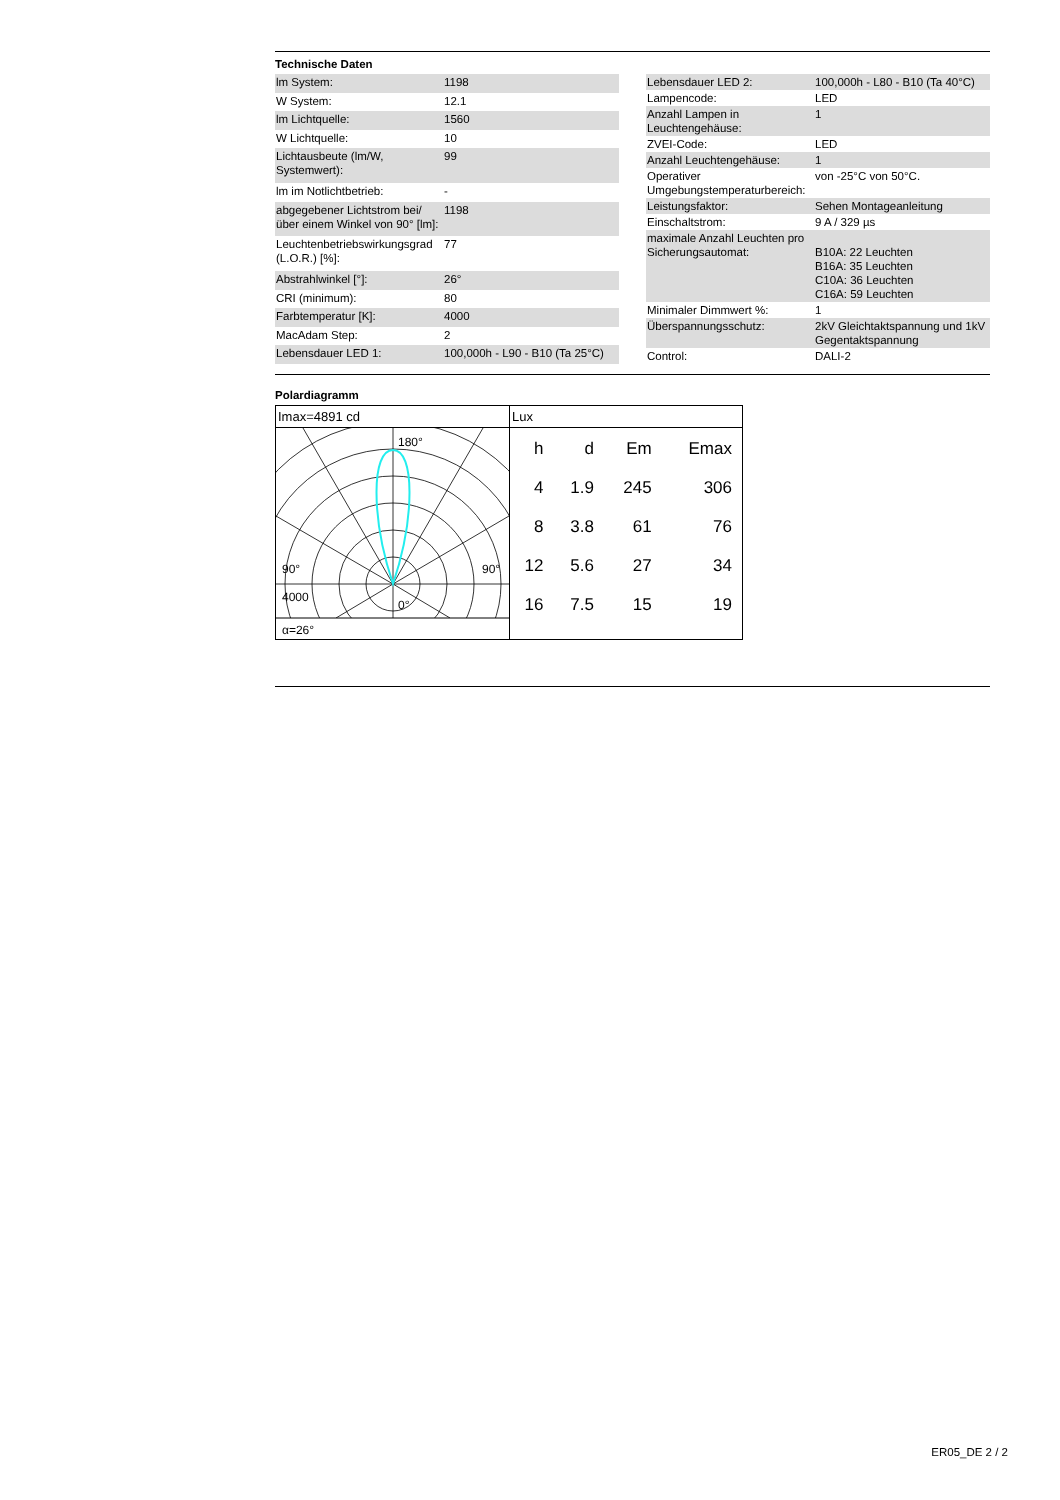Technische Daten
| lm System: | 1198 |
| W System: | 12.1 |
| lm Lichtquelle: | 1560 |
| W Lichtquelle: | 10 |
| Lichtausbeute (lm/W, Systemwert): | 99 |
| lm im Notlichtbetrieb: | - |
| abgegebener Lichtstrom bei/ über einem Winkel von 90° [lm]: | 1198 |
| Leuchtenbetriebswirkungsgrad (L.O.R.) [%]: | 77 |
| Abstrahlwinkel [°]: | 26° |
| CRI (minimum): | 80 |
| Farbtemperatur [K]: | 4000 |
| MacAdam Step: | 2 |
| Lebensdauer LED 1: | 100,000h - L90 - B10 (Ta 25°C) |
| Lebensdauer LED 2: | 100,000h - L80 - B10 (Ta 40°C) |
| Lampencode: | LED |
| Anzahl Lampen in Leuchtengehäuse: | 1 |
| ZVEI-Code: | LED |
| Anzahl Leuchtengehäuse: | 1 |
| Operativer Umgebungstemperaturbereich: | von -25°C von 50°C. |
| Leistungsfaktor: | Sehen Montageanleitung |
| Einschaltstrom: | 9 A / 329 µs |
| maximale Anzahl Leuchten pro Sicherungsautomat: | B10A: 22 Leuchten B16A: 35 Leuchten C10A: 36 Leuchten C16A: 59 Leuchten |
| Minimaler Dimmwert %: | 1 |
| Überspannungsschutz: | 2kV Gleichtaktspannung und 1kV Gegentaktspannung |
| Control: | DALI-2 |
Polardiagramm
Imax=4891 cd
180°
90°
90°
4000
0°
α=26°
Lux
| h | d | Em | Emax |
| --- | --- | --- | --- |
| 4 | 1.9 | 245 | 306 |
| 8 | 3.8 | 61 | 76 |
| 12 | 5.6 | 27 | 34 |
| 16 | 7.5 | 15 | 19 |
ER05_DE 2 / 2